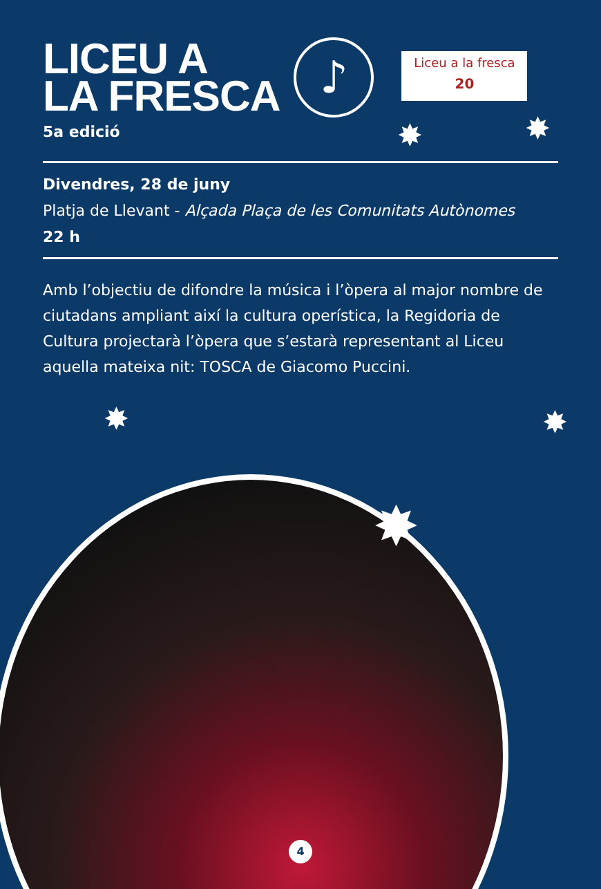LICEU A
LA FRESCA
5a edició
♪
Liceu a la fresca
20
Divendres, 28 de juny
Platja de Llevant - Alçada Plaça de les Comunitats Autònomes
22 h
Amb l’objectiu de difondre la música i l’òpera al major nombre de ciutadans ampliant així la cultura operística, la Regidoria de Cultura projectarà l’òpera que s’estarà representant al Liceu aquella mateixa nit: TOSCA de Giacomo Puccini.
✸ ✸
✸
✸ ✸
4